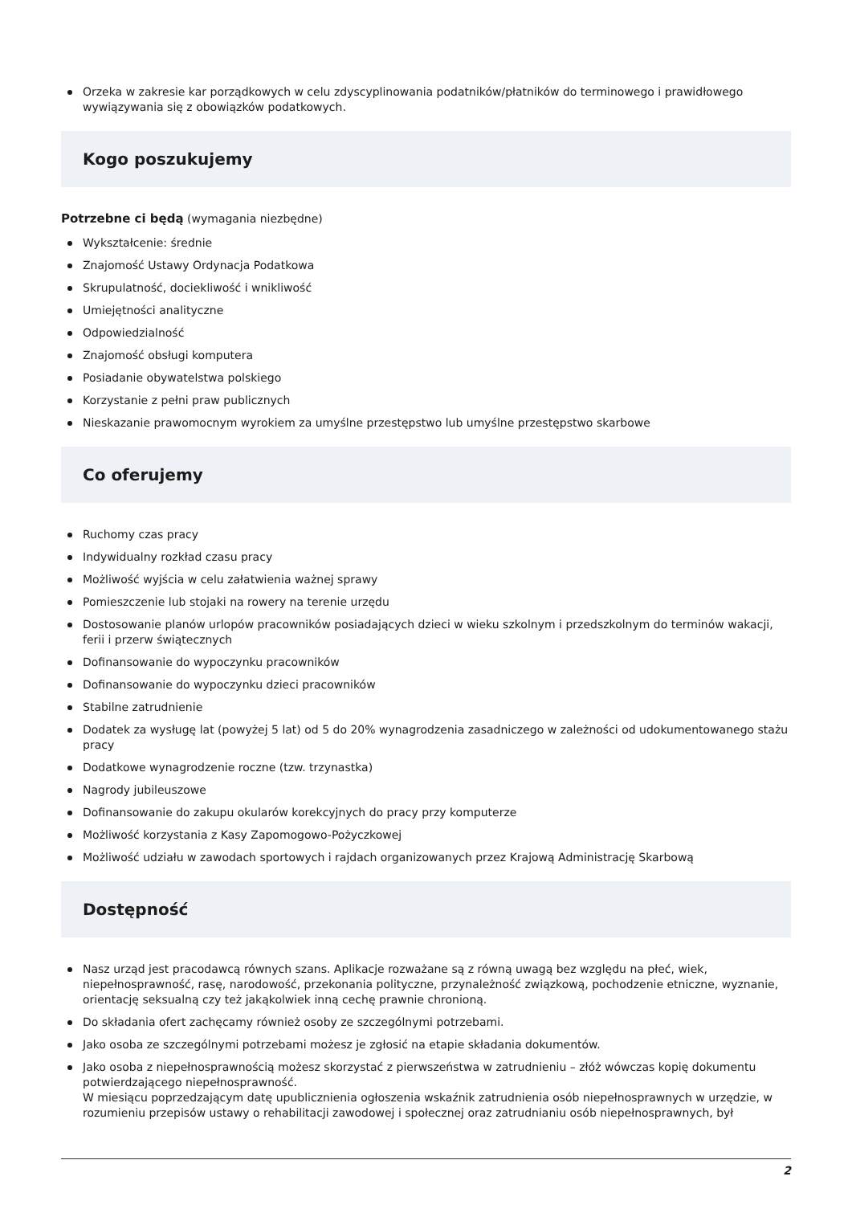Orzeka w zakresie kar porządkowych w celu zdyscyplinowania podatników/płatników do terminowego i prawidłowego wywiązywania się z obowiązków podatkowych.
Kogo poszukujemy
Potrzebne ci będą (wymagania niezbędne)
Wykształcenie: średnie
Znajomość Ustawy Ordynacja Podatkowa
Skrupulatność, dociekliwość i wnikliwość
Umiejętności analityczne
Odpowiedzialność
Znajomość obsługi komputera
Posiadanie obywatelstwa polskiego
Korzystanie z pełni praw publicznych
Nieskazanie prawomocnym wyrokiem za umyślne przestępstwo lub umyślne przestępstwo skarbowe
Co oferujemy
Ruchomy czas pracy
Indywidualny rozkład czasu pracy
Możliwość wyjścia w celu załatwienia ważnej sprawy
Pomieszczenie lub stojaki na rowery na terenie urzędu
Dostosowanie planów urlopów pracowników posiadających dzieci w wieku szkolnym i przedszkolnym do terminów wakacji, ferii i przerw świątecznych
Dofinansowanie do wypoczynku pracowników
Dofinansowanie do wypoczynku dzieci pracowników
Stabilne zatrudnienie
Dodatek za wysługę lat (powyżej 5 lat) od 5 do 20% wynagrodzenia zasadniczego w zależności od udokumentowanego stażu pracy
Dodatkowe wynagrodzenie roczne (tzw. trzynastka)
Nagrody jubileuszowe
Dofinansowanie do zakupu okularów korekcyjnych do pracy przy komputerze
Możliwość korzystania z Kasy Zapomogowo-Pożyczkowej
Możliwość udziału w zawodach sportowych i rajdach organizowanych przez Krajową Administrację Skarbową
Dostępność
Nasz urząd jest pracodawcą równych szans. Aplikacje rozważane są z równą uwagą bez względu na płeć, wiek, niepełnosprawność, rasę, narodowość, przekonania polityczne, przynależność związkową, pochodzenie etniczne, wyznanie, orientację seksualną czy też jakąkolwiek inną cechę prawnie chronioną.
Do składania ofert zachęcamy również osoby ze szczególnymi potrzebami.
Jako osoba ze szczególnymi potrzebami możesz je zgłosić na etapie składania dokumentów.
Jako osoba z niepełnosprawnością możesz skorzystać z pierwszeństwa w zatrudnieniu – złóż wówczas kopię dokumentu potwierdzającego niepełnosprawność.
W miesiącu poprzedzającym datę upublicznienia ogłoszenia wskaźnik zatrudnienia osób niepełnosprawnych w urzędzie, w rozumieniu przepisów ustawy o rehabilitacji zawodowej i społecznej oraz zatrudnianiu osób niepełnosprawnych, był
2